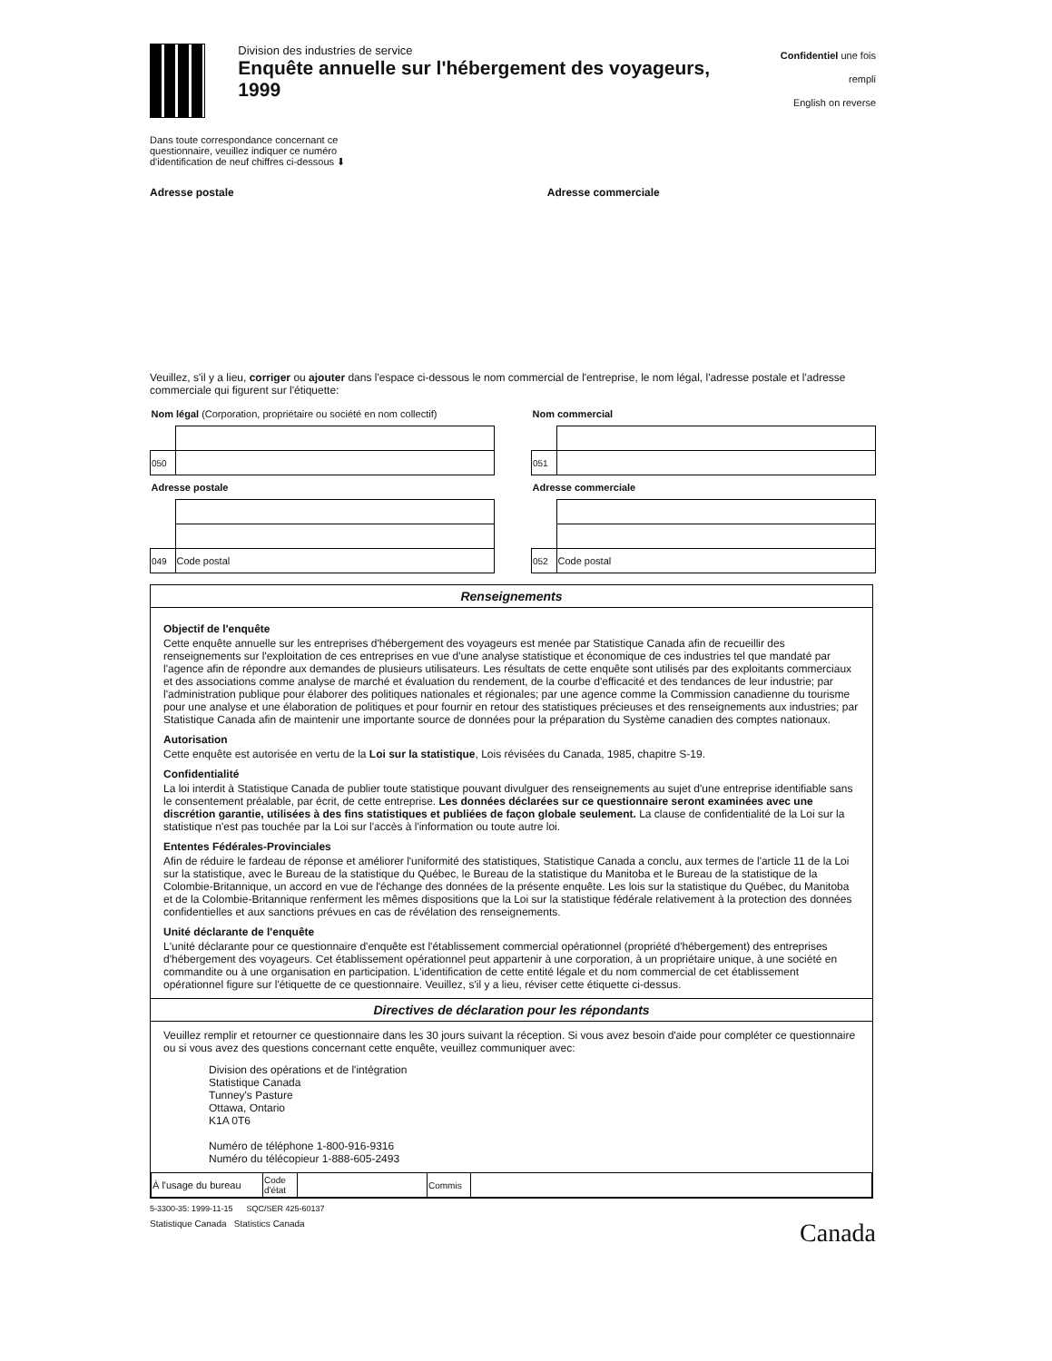Division des industries de service
Enquête annuelle sur l'hébergement des voyageurs, 1999
Confidentiel une fois rempli
English on reverse
Dans toute correspondance concernant ce questionnaire, veuillez indiquer ce numéro d'identification de neuf chiffres ci-dessous ⬇
Adresse postale Adresse commerciale
Veuillez, s'il y a lieu, corriger ou ajouter dans l'espace ci-dessous le nom commercial de l'entreprise, le nom légal, l'adresse postale et l'adresse commerciale qui figurent sur l'étiquette:
| Nom légal (Corporation, propriétaire ou société en nom collectif) | |
| 050 | |
| Adresse postale | |
| 049 | Code postal |
| Nom commercial | |
| 051 | |
| Adresse commerciale | |
| 052 | Code postal |
Renseignements
Objectif de l'enquête
Cette enquête annuelle sur les entreprises d'hébergement des voyageurs est menée par Statistique Canada afin de recueillir des renseignements sur l'exploitation de ces entreprises en vue d'une analyse statistique et économique de ces industries tel que mandaté par l'agence afin de répondre aux demandes de plusieurs utilisateurs. Les résultats de cette enquête sont utilisés par des exploitants commerciaux et des associations comme analyse de marché et évaluation du rendement, de la courbe d'efficacité et des tendances de leur industrie; par l'administration publique pour élaborer des politiques nationales et régionales; par une agence comme la Commission canadienne du tourisme pour une analyse et une élaboration de politiques et pour fournir en retour des statistiques précieuses et des renseignements aux industries; par Statistique Canada afin de maintenir une importante source de données pour la préparation du Système canadien des comptes nationaux.
Autorisation
Cette enquête est autorisée en vertu de la Loi sur la statistique, Lois révisées du Canada, 1985, chapitre S-19.
Confidentialité
La loi interdit à Statistique Canada de publier toute statistique pouvant divulguer des renseignements au sujet d'une entreprise identifiable sans le consentement préalable, par écrit, de cette entreprise. Les données déclarées sur ce questionnaire seront examinées avec une discrétion garantie, utilisées à des fins statistiques et publiées de façon globale seulement. La clause de confidentialité de la Loi sur la statistique n'est pas touchée par la Loi sur l'accès à l'information ou toute autre loi.
Ententes Fédérales-Provinciales
Afin de réduire le fardeau de réponse et améliorer l'uniformité des statistiques, Statistique Canada a conclu, aux termes de l'article 11 de la Loi sur la statistique, avec le Bureau de la statistique du Québec, le Bureau de la statistique du Manitoba et le Bureau de la statistique de la Colombie-Britannique, un accord en vue de l'échange des données de la présente enquête. Les lois sur la statistique du Québec, du Manitoba et de la Colombie-Britannique renferment les mêmes dispositions que la Loi sur la statistique fédérale relativement à la protection des données confidentielles et aux sanctions prévues en cas de révélation des renseignements.
Unité déclarante de l'enquête
L'unité déclarante pour ce questionnaire d'enquête est l'établissement commercial opérationnel (propriété d'hébergement) des entreprises d'hébergement des voyageurs. Cet établissement opérationnel peut appartenir à une corporation, à un propriétaire unique, à une société en commandite ou à une organisation en participation. L'identification de cette entité légale et du nom commercial de cet établissement opérationnel figure sur l'étiquette de ce questionnaire. Veuillez, s'il y a lieu, réviser cette étiquette ci-dessus.
Directives de déclaration pour les répondants
Veuillez remplir et retourner ce questionnaire dans les 30 jours suivant la réception. Si vous avez besoin d'aide pour compléter ce questionnaire ou si vous avez des questions concernant cette enquête, veuillez communiquer avec:
Division des opérations et de l'intégration
Statistique Canada
Tunney's Pasture
Ottawa, Ontario
K1A 0T6
Numéro de téléphone 1-800-916-9316
Numéro du télécopieur 1-888-605-2493
| À l'usage du bureau | Code d'état | | Commis | |
5-3300-35: 1999-11-15 SQC/SER 425-60137
Statistique Canada Statistics Canada Canada